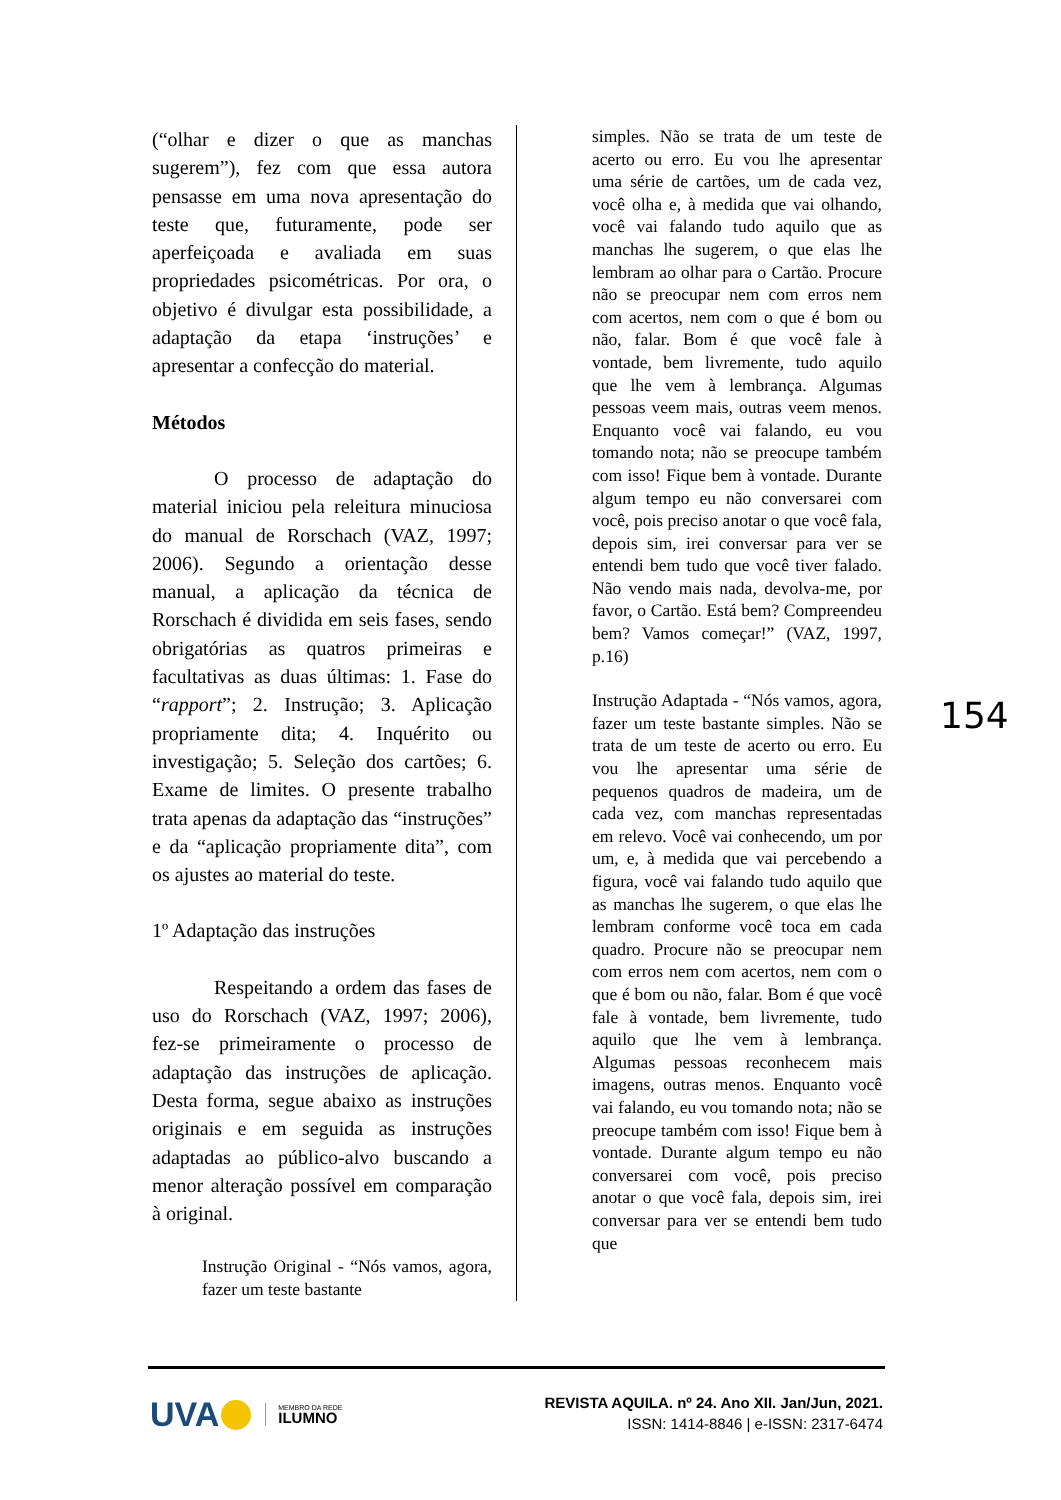(“olhar e dizer o que as manchas sugerem”), fez com que essa autora pensasse em uma nova apresentação do teste que, futuramente, pode ser aperfeiçoada e avaliada em suas propriedades psicométricas. Por ora, o objetivo é divulgar esta possibilidade, a adaptação da etapa ‘instruções’ e apresentar a confecção do material.
Métodos
O processo de adaptação do material iniciou pela releitura minuciosa do manual de Rorschach (VAZ, 1997; 2006). Segundo a orientação desse manual, a aplicação da técnica de Rorschach é dividida em seis fases, sendo obrigatórias as quatros primeiras e facultativas as duas últimas: 1. Fase do “rapport”; 2. Instrução; 3. Aplicação propriamente dita; 4. Inquérito ou investigação; 5. Seleção dos cartões; 6. Exame de limites. O presente trabalho trata apenas da adaptação das “instruções” e da “aplicação propriamente dita”, com os ajustes ao material do teste.
1º Adaptação das instruções
Respeitando a ordem das fases de uso do Rorschach (VAZ, 1997; 2006), fez-se primeiramente o processo de adaptação das instruções de aplicação. Desta forma, segue abaixo as instruções originais e em seguida as instruções adaptadas ao público-alvo buscando a menor alteração possível em comparação à original.
Instrução Original - “Nós vamos, agora, fazer um teste bastante
simples. Não se trata de um teste de acerto ou erro. Eu vou lhe apresentar uma série de cartões, um de cada vez, você olha e, à medida que vai olhando, você vai falando tudo aquilo que as manchas lhe sugerem, o que elas lhe lembram ao olhar para o Cartão. Procure não se preocupar nem com erros nem com acertos, nem com o que é bom ou não, falar. Bom é que você fale à vontade, bem livremente, tudo aquilo que lhe vem à lembrança. Algumas pessoas veem mais, outras veem menos. Enquanto você vai falando, eu vou tomando nota; não se preocupe também com isso! Fique bem à vontade. Durante algum tempo eu não conversarei com você, pois preciso anotar o que você fala, depois sim, irei conversar para ver se entendi bem tudo que você tiver falado. Não vendo mais nada, devolva-me, por favor, o Cartão. Está bem? Compreendeu bem? Vamos começar!” (VAZ, 1997, p.16)
Instrução Adaptada - “Nós vamos, agora, fazer um teste bastante simples. Não se trata de um teste de acerto ou erro. Eu vou lhe apresentar uma série de pequenos quadros de madeira, um de cada vez, com manchas representadas em relevo. Você vai conhecendo, um por um, e, à medida que vai percebendo a figura, você vai falando tudo aquilo que as manchas lhe sugerem, o que elas lhe lembram conforme você toca em cada quadro. Procure não se preocupar nem com erros nem com acertos, nem com o que é bom ou não, falar. Bom é que você fale à vontade, bem livremente, tudo aquilo que lhe vem à lembrança. Algumas pessoas reconhecem mais imagens, outras menos. Enquanto você vai falando, eu vou tomando nota; não se preocupe também com isso! Fique bem à vontade. Durante algum tempo eu não conversarei com você, pois preciso anotar o que você fala, depois sim, irei conversar para ver se entendi bem tudo que
154
UVA
MEMBRO DA REDE
ILUMNO
REVISTA AQUILA. nº 24. Ano XII. Jan/Jun, 2021.
ISSN: 1414-8846 | e-ISSN: 2317-6474